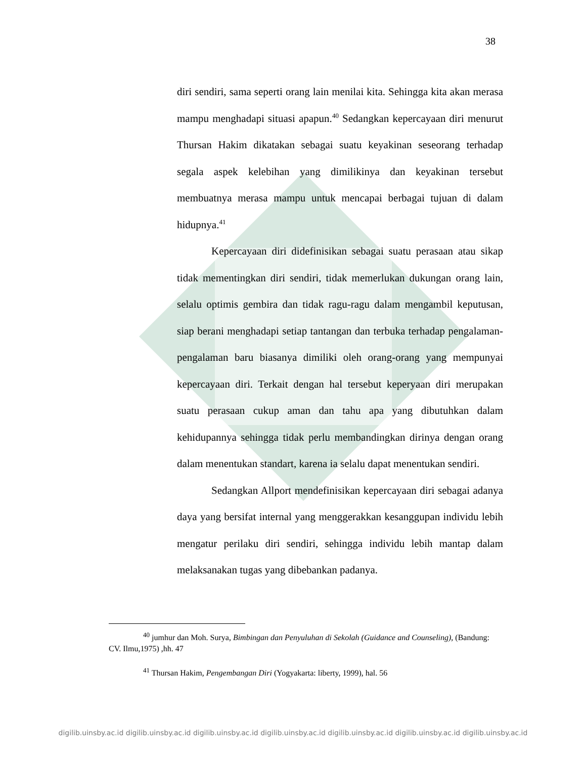38
diri sendiri, sama seperti orang lain menilai kita. Sehingga kita akan merasa mampu menghadapi situasi apapun.<sup>40</sup> Sedangkan kepercayaan diri menurut Thursan Hakim dikatakan sebagai suatu keyakinan seseorang terhadap segala aspek kelebihan yang dimilikinya dan keyakinan tersebut membuatnya merasa mampu untuk mencapai berbagai tujuan di dalam hidupnya.<sup>41</sup>
Kepercayaan diri didefinisikan sebagai suatu perasaan atau sikap tidak mementingkan diri sendiri, tidak memerlukan dukungan orang lain, selalu optimis gembira dan tidak ragu-ragu dalam mengambil keputusan, siap berani menghadapi setiap tantangan dan terbuka terhadap pengalaman-pengalaman baru biasanya dimiliki oleh orang-orang yang mempunyai kepercayaan diri. Terkait dengan hal tersebut keperyaan diri merupakan suatu perasaan cukup aman dan tahu apa yang dibutuhkan dalam kehidupannya sehingga tidak perlu membandingkan dirinya dengan orang dalam menentukan standart, karena ia selalu dapat menentukan sendiri.
Sedangkan Allport mendefinisikan kepercayaan diri sebagai adanya daya yang bersifat internal yang menggerakkan kesanggupan individu lebih mengatur perilaku diri sendiri, sehingga individu lebih mantap dalam melaksanakan tugas yang dibebankan padanya.
<sup>40</sup> jumhur dan Moh. Surya, Bimbingan dan Penyuluhan di Sekolah (Guidance and Counseling), (Bandung: CV. Ilmu,1975) ,hh. 47
<sup>41</sup> Thursan Hakim, Pengembangan Diri (Yogyakarta: liberty, 1999), hal. 56
digilib.uinsby.ac.id digilib.uinsby.ac.id digilib.uinsby.ac.id digilib.uinsby.ac.id digilib.uinsby.ac.id digilib.uinsby.ac.id digilib.uinsby.ac.id